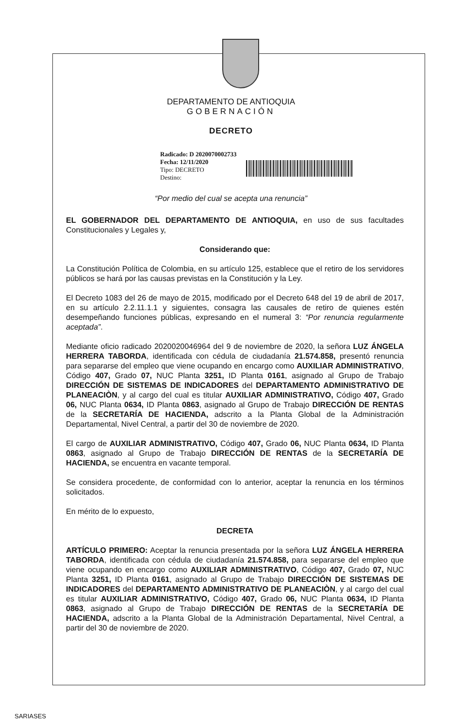DEPARTAMENTO DE ANTIOQUIA
GOBERNACIÓN
DECRETO
Radicado: D 2020070002733
Fecha: 12/11/2020
Tipo: DECRETO
Destino:
“Por medio del cual se acepta una renuncia”
EL GOBERNADOR DEL DEPARTAMENTO DE ANTIOQUIA, en uso de sus facultades Constitucionales y Legales y,
Considerando que:
La Constitución Política de Colombia, en su artículo 125, establece que el retiro de los servidores públicos se hará por las causas previstas en la Constitución y la Ley.
El Decreto 1083 del 26 de mayo de 2015, modificado por el Decreto 648 del 19 de abril de 2017, en su artículo 2.2.11.1.1 y siguientes, consagra las causales de retiro de quienes estén desempeñando funciones públicas, expresando en el numeral 3: “Por renuncia regularmente aceptada”.
Mediante oficio radicado 2020020046964 del 9 de noviembre de 2020, la señora LUZ ÁNGELA HERRERA TABORDA, identificada con cédula de ciudadanía 21.574.858, presentó renuncia para separarse del empleo que viene ocupando en encargo como AUXILIAR ADMINISTRATIVO, Código 407, Grado 07, NUC Planta 3251, ID Planta 0161, asignado al Grupo de Trabajo DIRECCIÓN DE SISTEMAS DE INDICADORES del DEPARTAMENTO ADMINISTRATIVO DE PLANEACIÒN, y al cargo del cual es titular AUXILIAR ADMINISTRATIVO, Código 407, Grado 06, NUC Planta 0634, ID Planta 0863, asignado al Grupo de Trabajo DIRECCIÓN DE RENTAS de la SECRETARÍA DE HACIENDA, adscrito a la Planta Global de la Administración Departamental, Nivel Central, a partir del 30 de noviembre de 2020.
El cargo de AUXILIAR ADMINISTRATIVO, Código 407, Grado 06, NUC Planta 0634, ID Planta 0863, asignado al Grupo de Trabajo DIRECCIÓN DE RENTAS de la SECRETARÍA DE HACIENDA, se encuentra en vacante temporal.
Se considera procedente, de conformidad con lo anterior, aceptar la renuncia en los términos solicitados.
En mérito de lo expuesto,
DECRETA
ARTÍCULO PRIMERO: Aceptar la renuncia presentada por la señora LUZ ÁNGELA HERRERA TABORDA, identificada con cédula de ciudadanía 21.574.858, para separarse del empleo que viene ocupando en encargo como AUXILIAR ADMINISTRATIVO, Código 407, Grado 07, NUC Planta 3251, ID Planta 0161, asignado al Grupo de Trabajo DIRECCIÓN DE SISTEMAS DE INDICADORES del DEPARTAMENTO ADMINISTRATIVO DE PLANEACIÒN, y al cargo del cual es titular AUXILIAR ADMINISTRATIVO, Código 407, Grado 06, NUC Planta 0634, ID Planta 0863, asignado al Grupo de Trabajo DIRECCIÓN DE RENTAS de la SECRETARÍA DE HACIENDA, adscrito a la Planta Global de la Administración Departamental, Nivel Central, a partir del 30 de noviembre de 2020.
SARIASES